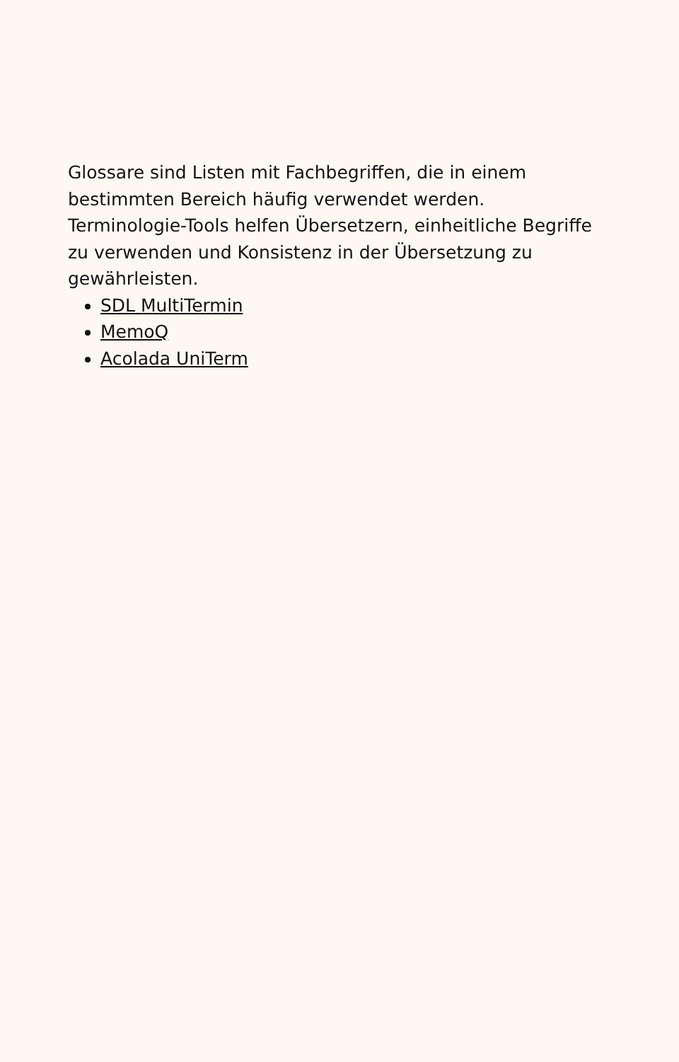Glossare sind Listen mit Fachbegriffen, die in einem bestimmten Bereich häufig verwendet werden. Terminologie-Tools helfen Übersetzern, einheitliche Begriffe zu verwenden und Konsistenz in der Übersetzung zu gewährleisten.
SDL MultiTermin
MemoQ
Acolada UniTerm